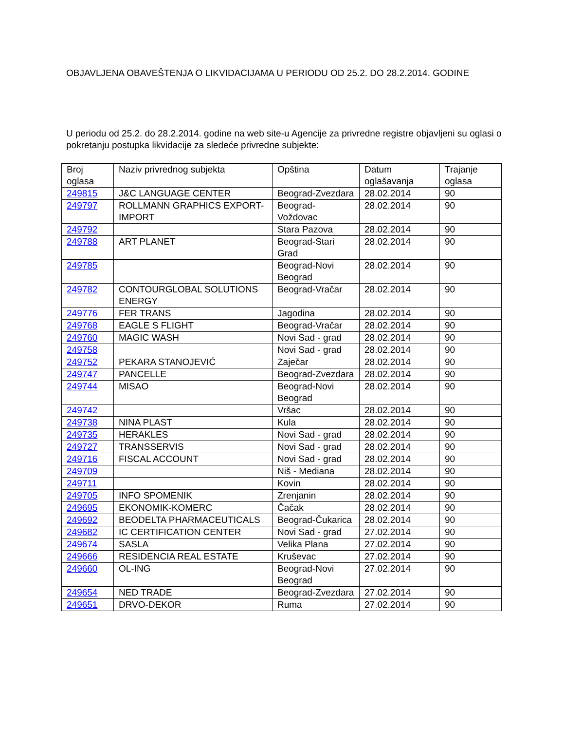OBJAVLJENA OBAVEŠTENJA O LIKVIDACIJAMA U PERIODU OD 25.2. DO 28.2.2014. GODINE
U periodu od 25.2. do 28.2.2014. godine na web site-u Agencije za privredne registre objavljeni su oglasi o pokretanju postupka likvidacije za sledeće privredne subjekte:
| Broj oglasa | Naziv privrednog subjekta | Opština | Datum oglašavanja | Trajanje oglasa |
| 249815 | J&C LANGUAGE CENTER | Beograd-Zvezdara | 28.02.2014 | 90 |
| 249797 | ROLLMANN GRAPHICS EXPORT-IMPORT | Beograd-Voždovac | 28.02.2014 | 90 |
| 249792 | | Stara Pazova | 28.02.2014 | 90 |
| 249788 | ART PLANET | Beograd-Stari Grad | 28.02.2014 | 90 |
| 249785 | | Beograd-Novi Beograd | 28.02.2014 | 90 |
| 249782 | CONTOURGLOBAL SOLUTIONS ENERGY | Beograd-Vračar | 28.02.2014 | 90 |
| 249776 | FER TRANS | Jagodina | 28.02.2014 | 90 |
| 249768 | EAGLE S FLIGHT | Beograd-Vračar | 28.02.2014 | 90 |
| 249760 | MAGIC WASH | Novi Sad - grad | 28.02.2014 | 90 |
| 249758 | | Novi Sad - grad | 28.02.2014 | 90 |
| 249752 | PEKARA STANOJEVIĆ | Zaječar | 28.02.2014 | 90 |
| 249747 | PANCELLE | Beograd-Zvezdara | 28.02.2014 | 90 |
| 249744 | MISAO | Beograd-Novi Beograd | 28.02.2014 | 90 |
| 249742 | | Vršac | 28.02.2014 | 90 |
| 249738 | NINA PLAST | Kula | 28.02.2014 | 90 |
| 249735 | HERAKLES | Novi Sad - grad | 28.02.2014 | 90 |
| 249727 | TRANSSERVIS | Novi Sad - grad | 28.02.2014 | 90 |
| 249716 | FISCAL ACCOUNT | Novi Sad - grad | 28.02.2014 | 90 |
| 249709 | | Niš - Mediana | 28.02.2014 | 90 |
| 249711 | | Kovin | 28.02.2014 | 90 |
| 249705 | INFO SPOMENIK | Zrenjanin | 28.02.2014 | 90 |
| 249695 | EKONOMIK-KOMERC | Čačak | 28.02.2014 | 90 |
| 249692 | BEODELTA PHARMACEUTICALS | Beograd-Čukarica | 28.02.2014 | 90 |
| 249682 | IC CERTIFICATION CENTER | Novi Sad - grad | 27.02.2014 | 90 |
| 249674 | SASLA | Velika Plana | 27.02.2014 | 90 |
| 249666 | RESIDENCIA REAL ESTATE | Kruševac | 27.02.2014 | 90 |
| 249660 | OL-ING | Beograd-Novi Beograd | 27.02.2014 | 90 |
| 249654 | NED TRADE | Beograd-Zvezdara | 27.02.2014 | 90 |
| 249651 | DRVO-DEKOR | Ruma | 27.02.2014 | 90 |